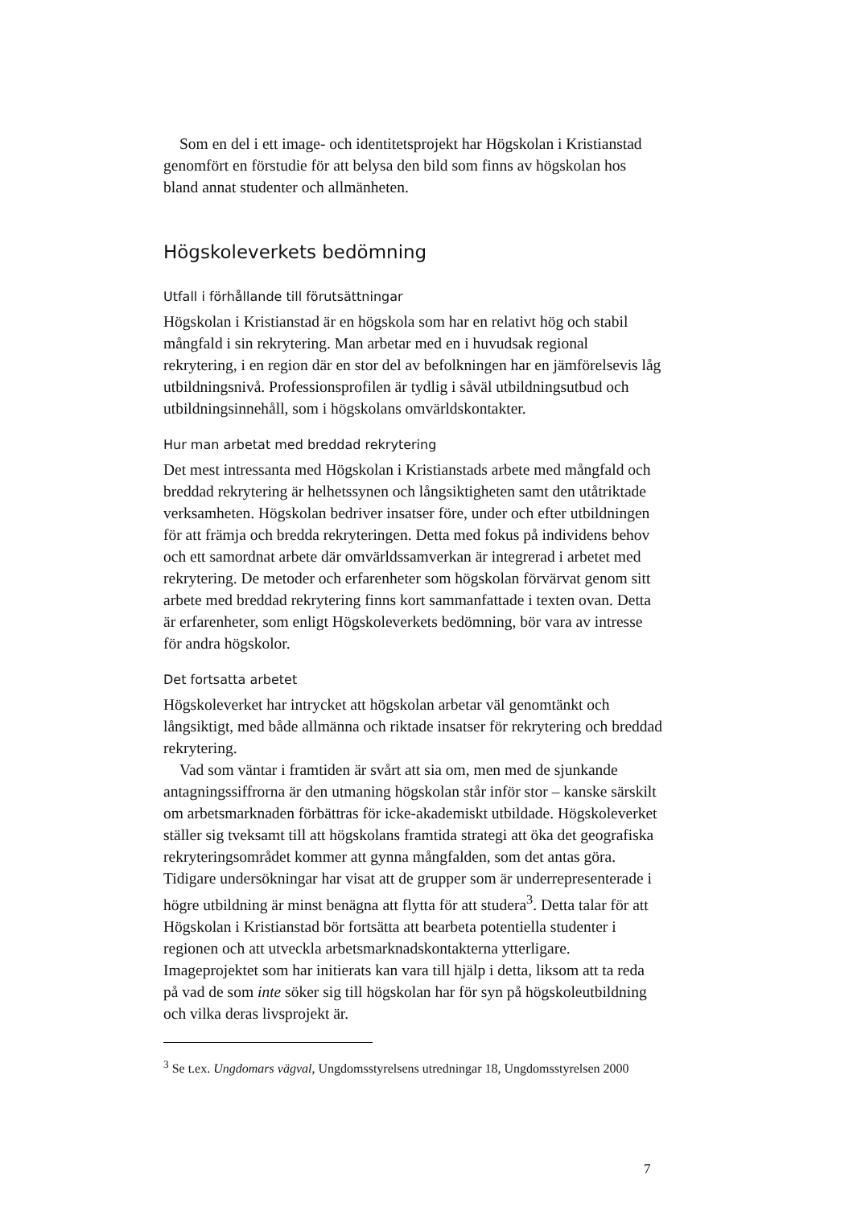Som en del i ett image- och identitetsprojekt har Högskolan i Kristianstad genomfört en förstudie för att belysa den bild som finns av högskolan hos bland annat studenter och allmänheten.
Högskoleverkets bedömning
Utfall i förhållande till förutsättningar
Högskolan i Kristianstad är en högskola som har en relativt hög och stabil mångfald i sin rekrytering. Man arbetar med en i huvudsak regional rekrytering, i en region där en stor del av befolkningen har en jämförelsevis låg utbildningsnivå. Professionsprofilen är tydlig i såväl utbildningsutbud och utbildningsinnehåll, som i högskolans omvärldskontakter.
Hur man arbetat med breddad rekrytering
Det mest intressanta med Högskolan i Kristianstads arbete med mångfald och breddad rekrytering är helhetssynen och långsiktigheten samt den utåtriktade verksamheten. Högskolan bedriver insatser före, under och efter utbildningen för att främja och bredda rekryteringen. Detta med fokus på individens behov och ett samordnat arbete där omvärldssamverkan är integrerad i arbetet med rekrytering. De metoder och erfarenheter som högskolan förvärvat genom sitt arbete med breddad rekrytering finns kort sammanfattade i texten ovan. Detta är erfarenheter, som enligt Högskoleverkets bedömning, bör vara av intresse för andra högskolor.
Det fortsatta arbetet
Högskoleverket har intrycket att högskolan arbetar väl genomtänkt och långsiktigt, med både allmänna och riktade insatser för rekrytering och breddad rekrytering.
Vad som väntar i framtiden är svårt att sia om, men med de sjunkande antagningssiffrorna är den utmaning högskolan står inför stor – kanske särskilt om arbetsmarknaden förbättras för icke-akademiskt utbildade. Högskoleverket ställer sig tveksamt till att högskolans framtida strategi att öka det geografiska rekryteringsområdet kommer att gynna mångfalden, som det antas göra. Tidigare undersökningar har visat att de grupper som är underrepresenterade i högre utbildning är minst benägna att flytta för att studera<sup>3</sup>. Detta talar för att Högskolan i Kristianstad bör fortsätta att bearbeta potentiella studenter i regionen och att utveckla arbetsmarknadskontakterna ytterligare. Imageprojektet som har initierats kan vara till hjälp i detta, liksom att ta reda på vad de som inte söker sig till högskolan har för syn på högskoleutbildning och vilka deras livsprojekt är.
<sup>3</sup> Se t.ex. Ungdomars vägval, Ungdomsstyrelsens utredningar 18, Ungdomsstyrelsen 2000
7